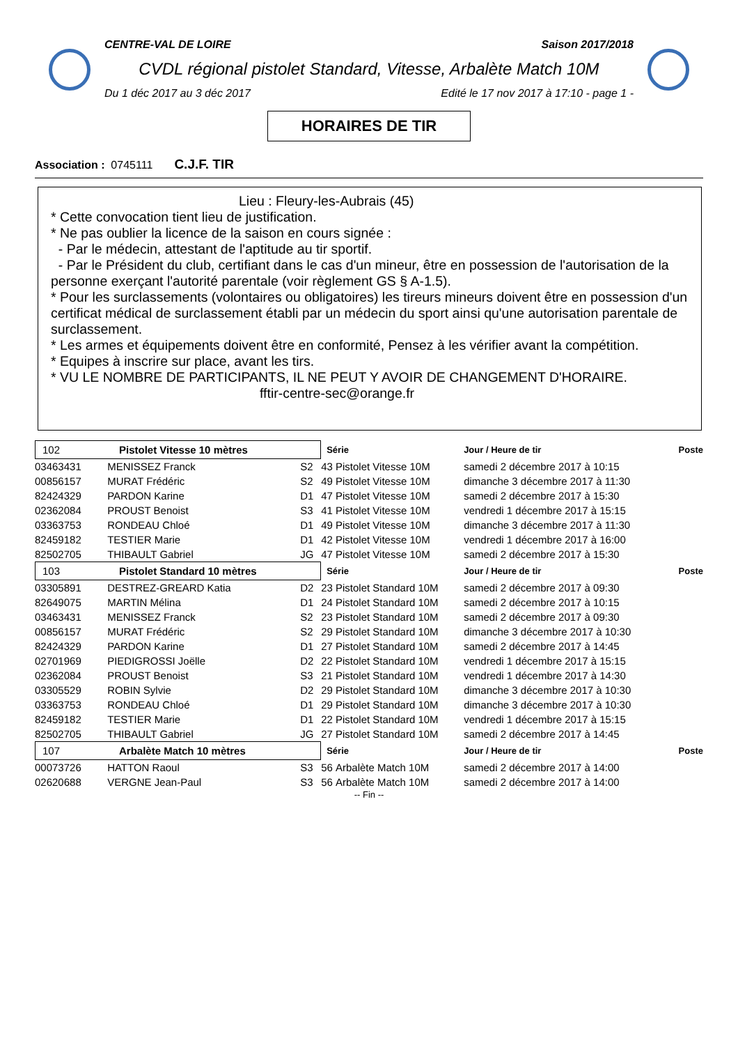CENTRE-VAL DE LOIRE Saison 2017/2018
CVDL régional pistolet Standard, Vitesse, Arbalète Match 10M
Du 1 déc 2017 au 3 déc 2017 Edité le 17 nov 2017 à 17:10 - page 1 -
HORAIRES DE TIR
Association : 0745111 C.J.F. TIR
Lieu : Fleury-les-Aubrais (45)
* Cette convocation tient lieu de justification.
* Ne pas oublier la licence de la saison en cours signée :
- Par le médecin, attestant de l'aptitude au tir sportif.
- Par le Président du club, certifiant dans le cas d'un mineur, être en possession de l'autorisation de la personne exerçant l'autorité parentale (voir règlement GS § A-1.5).
* Pour les surclassements (volontaires ou obligatoires) les tireurs mineurs doivent être en possession d'un certificat médical de surclassement établi par un médecin du sport ainsi qu'une autorisation parentale de surclassement.
* Les armes et équipements doivent être en conformité, Pensez à les vérifier avant la compétition.
* Equipes à inscrire sur place, avant les tirs.
* VU LE NOMBRE DE PARTICIPANTS, IL NE PEUT Y AVOIR DE CHANGEMENT D'HORAIRE.
fftir-centre-sec@orange.fr
| 102 Pistolet Vitesse 10 mètres | | | Série | | Jour / Heure de tir | Poste |
| 03463431 | MENISSEZ Franck | S2 | 43 | Pistolet Vitesse 10M | samedi 2 décembre 2017 à 10:15 | |
| 00856157 | MURAT Frédéric | S2 | 49 | Pistolet Vitesse 10M | dimanche 3 décembre 2017 à 11:30 | |
| 82424329 | PARDON Karine | D1 | 47 | Pistolet Vitesse 10M | samedi 2 décembre 2017 à 15:30 | |
| 02362084 | PROUST Benoist | S3 | 41 | Pistolet Vitesse 10M | vendredi 1 décembre 2017 à 15:15 | |
| 03363753 | RONDEAU Chloé | D1 | 49 | Pistolet Vitesse 10M | dimanche 3 décembre 2017 à 11:30 | |
| 82459182 | TESTIER Marie | D1 | 42 | Pistolet Vitesse 10M | vendredi 1 décembre 2017 à 16:00 | |
| 82502705 | THIBAULT Gabriel | JG | 47 | Pistolet Vitesse 10M | samedi 2 décembre 2017 à 15:30 | |
| 103 Pistolet Standard 10 mètres | | | Série | | Jour / Heure de tir | Poste |
| 03305891 | DESTREZ-GREARD Katia | D2 | 23 | Pistolet Standard 10M | samedi 2 décembre 2017 à 09:30 | |
| 82649075 | MARTIN Mélina | D1 | 24 | Pistolet Standard 10M | samedi 2 décembre 2017 à 10:15 | |
| 03463431 | MENISSEZ Franck | S2 | 23 | Pistolet Standard 10M | samedi 2 décembre 2017 à 09:30 | |
| 00856157 | MURAT Frédéric | S2 | 29 | Pistolet Standard 10M | dimanche 3 décembre 2017 à 10:30 | |
| 82424329 | PARDON Karine | D1 | 27 | Pistolet Standard 10M | samedi 2 décembre 2017 à 14:45 | |
| 02701969 | PIEDIGROSSI Joëlle | D2 | 22 | Pistolet Standard 10M | vendredi 1 décembre 2017 à 15:15 | |
| 02362084 | PROUST Benoist | S3 | 21 | Pistolet Standard 10M | vendredi 1 décembre 2017 à 14:30 | |
| 03305529 | ROBIN Sylvie | D2 | 29 | Pistolet Standard 10M | dimanche 3 décembre 2017 à 10:30 | |
| 03363753 | RONDEAU Chloé | D1 | 29 | Pistolet Standard 10M | dimanche 3 décembre 2017 à 10:30 | |
| 82459182 | TESTIER Marie | D1 | 22 | Pistolet Standard 10M | vendredi 1 décembre 2017 à 15:15 | |
| 82502705 | THIBAULT Gabriel | JG | 27 | Pistolet Standard 10M | samedi 2 décembre 2017 à 14:45 | |
| 107 Arbalète Match 10 mètres | | | Série | | Jour / Heure de tir | Poste |
| 00073726 | HATTON Raoul | S3 | 56 | Arbalète Match 10M | samedi 2 décembre 2017 à 14:00 | |
| 02620688 | VERGNE Jean-Paul | S3 | 56 | Arbalète Match 10M | samedi 2 décembre 2017 à 14:00 | |
-- Fin --